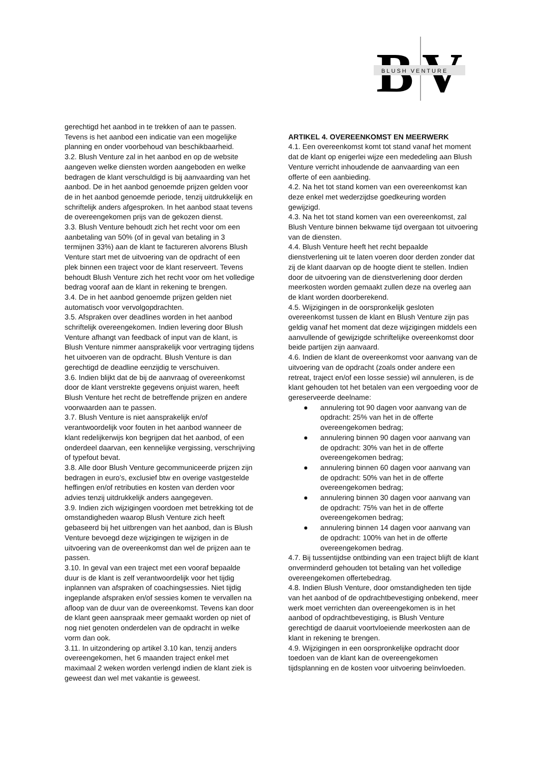B
V
BLUSH VENTURE
gerechtigd het aanbod in te trekken of aan te passen. Tevens is het aanbod een indicatie van een mogelijke planning en onder voorbehoud van beschikbaarheid.
3.2. Blush Venture zal in het aanbod en op de website aangeven welke diensten worden aangeboden en welke bedragen de klant verschuldigd is bij aanvaarding van het aanbod. De in het aanbod genoemde prijzen gelden voor de in het aanbod genoemde periode, tenzij uitdrukkelijk en schriftelijk anders afgesproken. In het aanbod staat tevens de overeengekomen prijs van de gekozen dienst.
3.3. Blush Venture behoudt zich het recht voor om een aanbetaling van 50% (of in geval van betaling in 3 termijnen 33%) aan de klant te factureren alvorens Blush Venture start met de uitvoering van de opdracht of een plek binnen een traject voor de klant reserveert. Tevens behoudt Blush Venture zich het recht voor om het volledige bedrag vooraf aan de klant in rekening te brengen.
3.4. De in het aanbod genoemde prijzen gelden niet automatisch voor vervolgopdrachten.
3.5. Afspraken over deadlines worden in het aanbod schriftelijk overeengekomen. Indien levering door Blush Venture afhangt van feedback of input van de klant, is Blush Venture nimmer aansprakelijk voor vertraging tijdens het uitvoeren van de opdracht. Blush Venture is dan gerechtigd de deadline eenzijdig te verschuiven.
3.6. Indien blijkt dat de bij de aanvraag of overeenkomst door de klant verstrekte gegevens onjuist waren, heeft Blush Venture het recht de betreffende prijzen en andere voorwaarden aan te passen.
3.7. Blush Venture is niet aansprakelijk en/of verantwoordelijk voor fouten in het aanbod wanneer de klant redelijkerwijs kon begrijpen dat het aanbod, of een onderdeel daarvan, een kennelijke vergissing, verschrijving of typefout bevat.
3.8. Alle door Blush Venture gecommuniceerde prijzen zijn bedragen in euro’s, exclusief btw en overige vastgestelde heffingen en/of retributies en kosten van derden voor advies tenzij uitdrukkelijk anders aangegeven.
3.9. Indien zich wijzigingen voordoen met betrekking tot de omstandigheden waarop Blush Venture zich heeft gebaseerd bij het uitbrengen van het aanbod, dan is Blush Venture bevoegd deze wijzigingen te wijzigen in de uitvoering van de overeenkomst dan wel de prijzen aan te passen.
3.10. In geval van een traject met een vooraf bepaalde duur is de klant is zelf verantwoordelijk voor het tijdig inplannen van afspraken of coachingsessies. Niet tijdig ingeplande afspraken en/of sessies komen te vervallen na afloop van de duur van de overeenkomst. Tevens kan door de klant geen aanspraak meer gemaakt worden op niet of nog niet genoten onderdelen van de opdracht in welke vorm dan ook.
3.11. In uitzondering op artikel 3.10 kan, tenzij anders overeengekomen, het 6 maanden traject enkel met maximaal 2 weken worden verlengd indien de klant ziek is geweest dan wel met vakantie is geweest.
ARTIKEL 4. OVEREENKOMST EN MEERWERK
4.1. Een overeenkomst komt tot stand vanaf het moment dat de klant op enigerlei wijze een mededeling aan Blush Venture verricht inhoudende de aanvaarding van een offerte of een aanbieding.
4.2. Na het tot stand komen van een overeenkomst kan deze enkel met wederzijdse goedkeuring worden gewijzigd.
4.3. Na het tot stand komen van een overeenkomst, zal Blush Venture binnen bekwame tijd overgaan tot uitvoering van de diensten.
4.4. Blush Venture heeft het recht bepaalde dienstverlening uit te laten voeren door derden zonder dat zij de klant daarvan op de hoogte dient te stellen. Indien door de uitvoering van de dienstverlening door derden meerkosten worden gemaakt zullen deze na overleg aan de klant worden doorberekend.
4.5. Wijzigingen in de oorspronkelijk gesloten overeenkomst tussen de klant en Blush Venture zijn pas geldig vanaf het moment dat deze wijzigingen middels een aanvullende of gewijzigde schriftelijke overeenkomst door beide partijen zijn aanvaard.
4.6. Indien de klant de overeenkomst voor aanvang van de uitvoering van de opdracht (zoals onder andere een retreat, traject en/of een losse sessie) wil annuleren, is de klant gehouden tot het betalen van een vergoeding voor de gereserveerde deelname:
● annulering tot 90 dagen voor aanvang van de opdracht: 25% van het in de offerte overeengekomen bedrag;
● annulering binnen 90 dagen voor aanvang van de opdracht: 30% van het in de offerte overeengekomen bedrag;
● annulering binnen 60 dagen voor aanvang van de opdracht: 50% van het in de offerte overeengekomen bedrag;
● annulering binnen 30 dagen voor aanvang van de opdracht: 75% van het in de offerte overeengekomen bedrag;
● annulering binnen 14 dagen voor aanvang van de opdracht: 100% van het in de offerte overeengekomen bedrag.
4.7. Bij tussentijdse ontbinding van een traject blijft de klant onverminderd gehouden tot betaling van het volledige overeengekomen offertebedrag.
4.8. Indien Blush Venture, door omstandigheden ten tijde van het aanbod of de opdrachtbevestiging onbekend, meer werk moet verrichten dan overeengekomen is in het aanbod of opdrachtbevestiging, is Blush Venture gerechtigd de daaruit voortvloeiende meerkosten aan de klant in rekening te brengen.
4.9. Wijzigingen in een oorspronkelijke opdracht door toedoen van de klant kan de overeengekomen tijdsplanning en de kosten voor uitvoering beïnvloeden.